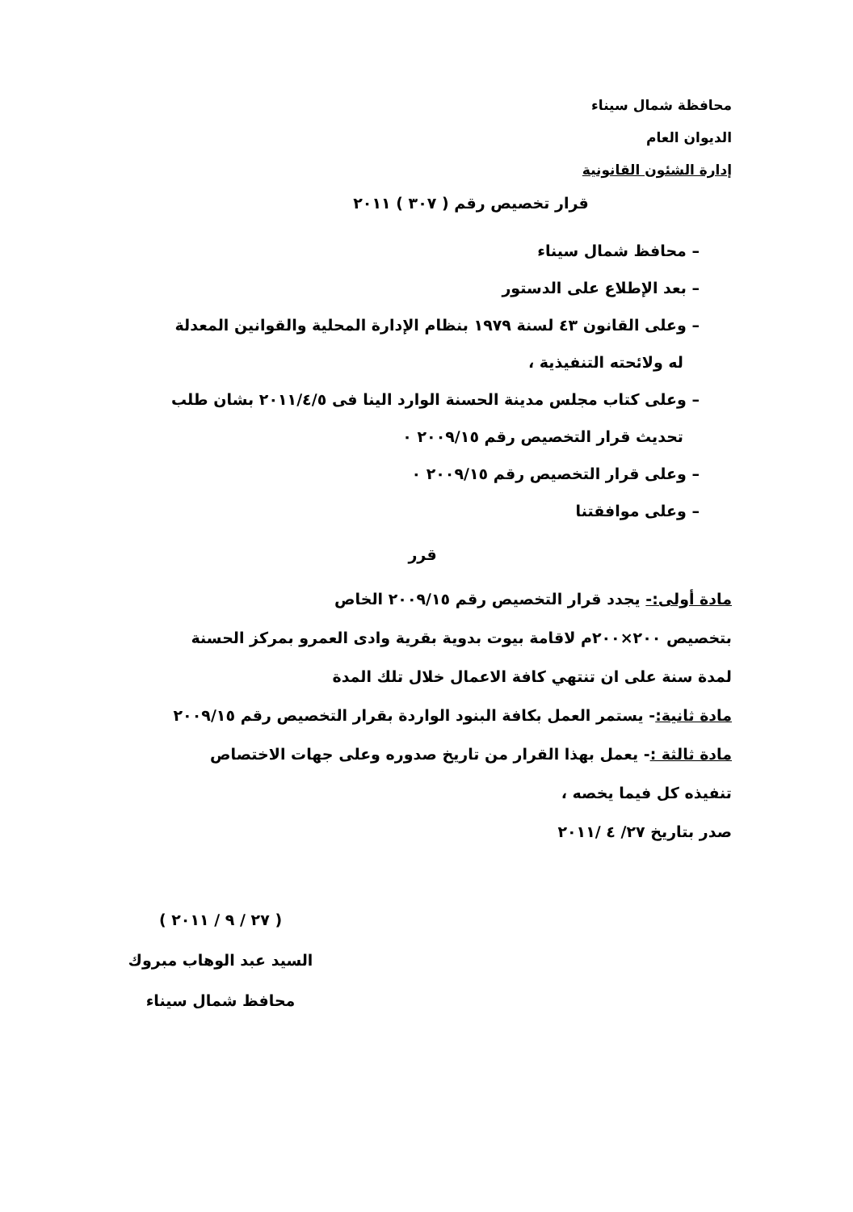محافظة شمال سيناء
الديوان العام
إدارة الشئون القانونية
قرار تخصيص رقم ( ٣٠٧ ) ٢٠١١
– محافظ شمال سيناء
– بعد الإطلاع على الدستور
– وعلى القانون ٤٣ لسنة ١٩٧٩ بنظام الإدارة المحلية والقوانين المعدلة
له ولائحته التنفيذية ،
– وعلى كتاب مجلس مدينة الحسنة الوارد الينا فى ٢٠١١/٤/٥ بشان طلب
تحديث قرار التخصيص رقم ٢٠٠٩/١٥ ٠
– وعلى قرار التخصيص رقم ٢٠٠٩/١٥ ٠
– وعلى موافقتنا
قرر
مادة أولى:- يجدد قرار التخصيص رقم ٢٠٠٩/١٥ الخاص
بتخصيص ٢٠٠×٢٠٠م لاقامة بيوت بدوية بقرية وادى العمرو بمركز الحسنة
لمدة سنة على ان تنتهي كافة الاعمال خلال تلك المدة
مادة ثانية:- يستمر العمل بكافة البنود الواردة بقرار التخصيص رقم ٢٠٠٩/١٥
مادة ثالثة :- يعمل بهذا القرار من تاريخ صدوره وعلى جهات الاختصاص
تنفيذه كل فيما يخصه ،
صدر بتاريخ ٢٧/ ٤ /٢٠١١
( ٢٧ / ٩ / ٢٠١١ )
السيد عبد الوهاب مبروك
محافظ شمال سيناء